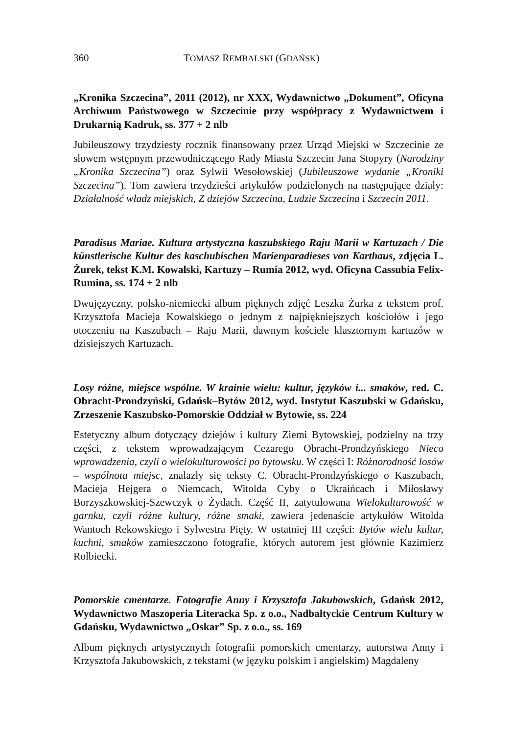360 TOMASZ REMBALSKI (GDAŃSK)
„Kronika Szczecina”, 2011 (2012), nr XXX, Wydawnictwo „Dokument”, Oficyna Archiwum Państwowego w Szczecinie przy współpracy z Wydawnictwem i Drukarnią Kadruk, ss. 377 + 2 nlb
Jubileuszowy trzydziesty rocznik finansowany przez Urząd Miejski w Szczecinie ze słowem wstępnym przewodniczącego Rady Miasta Szczecin Jana Stopyry (Narodziny „Kronika Szczecina”) oraz Sylwii Wesołowskiej (Jubileuszowe wydanie „Kroniki Szczecina”). Tom zawiera trzydzieści artykułów podzielonych na następujące działy: Działalność władz miejskich, Z dziejów Szczecina, Ludzie Szczecina i Szczecin 2011.
Paradisus Mariae. Kultura artystyczna kaszubskiego Raju Marii w Kartuzach / Die künstlerische Kultur des kaschubischen Marienparadieses von Karthaus, zdjęcia L. Żurek, tekst K.M. Kowalski, Kartuzy – Rumia 2012, wyd. Oficyna Cassubia Felix-Rumina, ss. 174 + 2 nlb
Dwujęzyczny, polsko-niemiecki album pięknych zdjęć Leszka Żurka z tekstem prof. Krzysztofa Macieja Kowalskiego o jednym z najpiękniejszych kościołów i jego otoczeniu na Kaszubach – Raju Marii, dawnym kościele klasztornym kartuzów w dzisiejszych Kartuzach.
Losy różne, miejsce wspólne. W krainie wielu: kultur, języków i... smaków, red. C. Obracht-Prondzyński, Gdańsk–Bytów 2012, wyd. Instytut Kaszubski w Gdańsku, Zrzeszenie Kaszubsko-Pomorskie Oddział w Bytowie, ss. 224
Estetyczny album dotyczący dziejów i kultury Ziemi Bytowskiej, podzielny na trzy części, z tekstem wprowadzającym Cezarego Obracht-Prondzyńskiego Nieco wprowadzenia, czyli o wielokulturowości po bytowsku. W części I: Różnorodność losów – wspólnota miejsc, znalazły się teksty C. Obracht-Prondzyńskiego o Kaszubach, Macieja Hejgera o Niemcach, Witolda Cyby o Ukraińcach i Miłosławy Borzyszkowskiej-Szewczyk o Żydach. Część II, zatytułowana Wielokulturowość w garnku, czyli różne kultury, różne smaki, zawiera jedenaście artykułów Witolda Wantoch Rekowskiego i Sylwestra Pięty. W ostatniej III części: Bytów wielu kultur, kuchni, smaków zamieszczono fotografie, których autorem jest głównie Kazimierz Rolbiecki.
Pomorskie cmentarze. Fotografie Anny i Krzysztofa Jakubowskich, Gdańsk 2012, Wydawnictwo Maszoperia Literacka Sp. z o.o., Nadbałtyckie Centrum Kultury w Gdańsku, Wydawnictwo „Oskar” Sp. z o.o., ss. 169
Album pięknych artystycznych fotografii pomorskich cmentarzy, autorstwa Anny i Krzysztofa Jakubowskich, z tekstami (w języku polskim i angielskim) Magdaleny